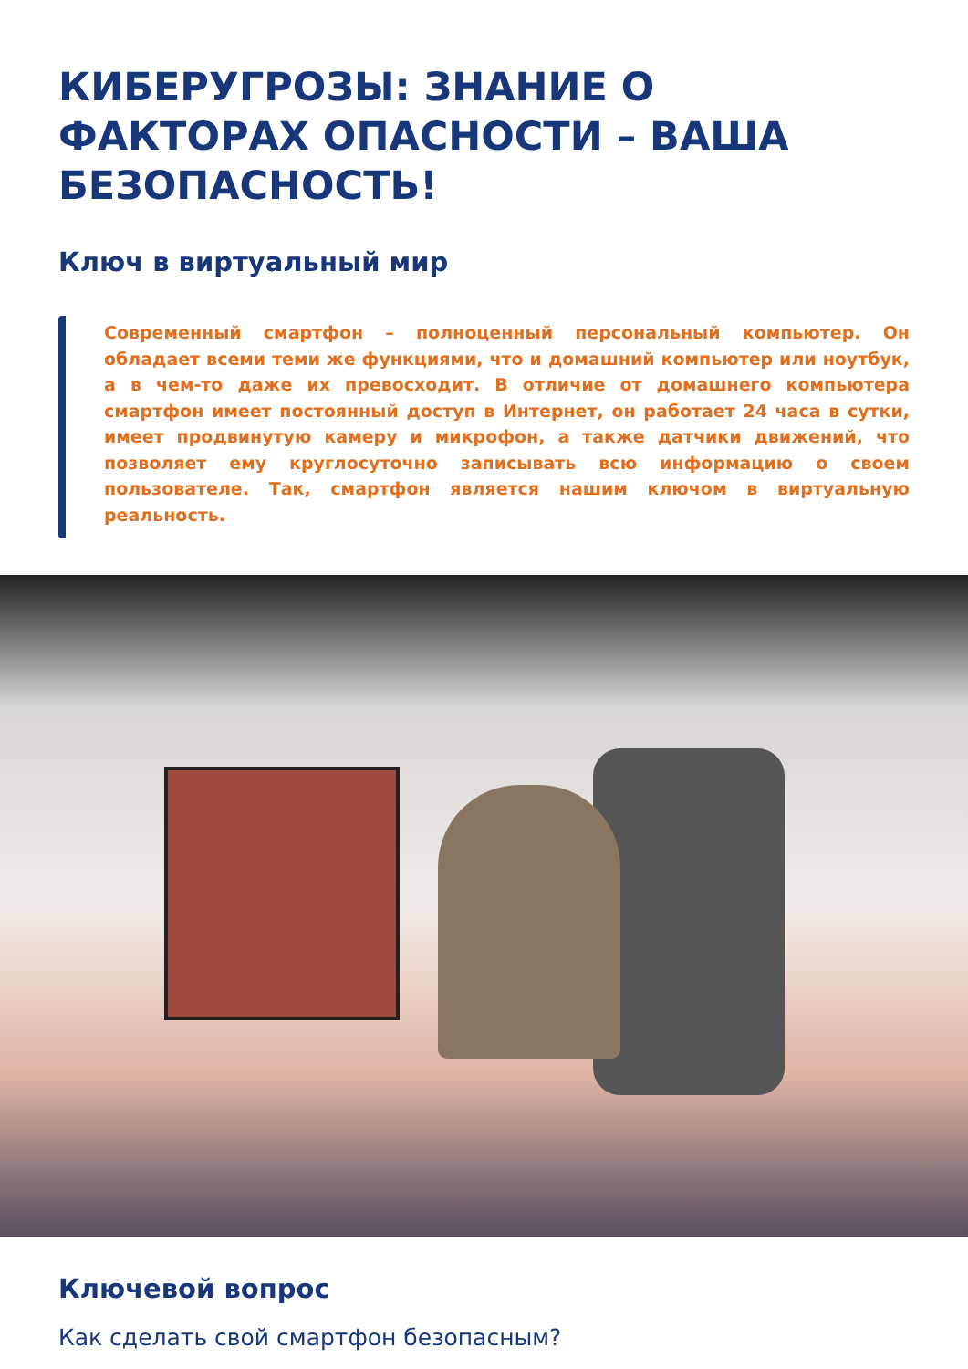КИБЕРУГРОЗЫ: ЗНАНИЕ О ФАКТОРАХ ОПАСНОСТИ – ВАША БЕЗОПАСНОСТЬ!
Ключ в виртуальный мир
Современный смартфон – полноценный персональный компьютер. Он обладает всеми теми же функциями, что и домашний компьютер или ноутбук, а в чем-то даже их превосходит. В отличие от домашнего компьютера смартфон имеет постоянный доступ в Интернет, он работает 24 часа в сутки, имеет продвинутую камеру и микрофон, а также датчики движений, что позволяет ему круглосуточно записывать всю информацию о своем пользователе. Так, смартфон является нашим ключом в виртуальную реальность.
Ключевой вопрос
Как сделать свой смартфон безопасным?